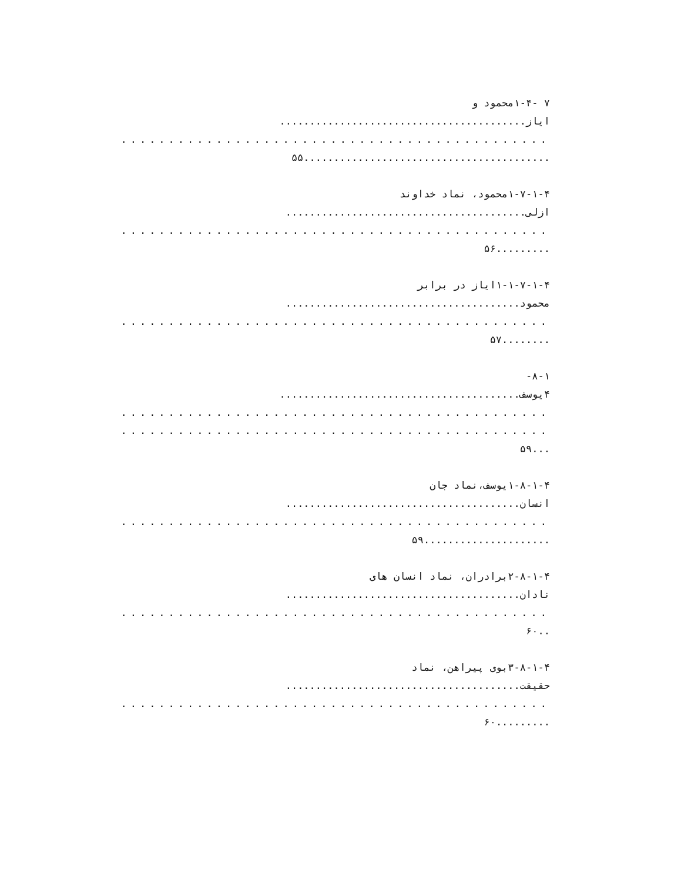۷ -۱-۴محمود و
ایاز.........................................
.............................................
.........................................۵۵
۱-۷-۱-۴محمود، نماد خداوند
ازلی........................................
.............................................
.........۵۶
۱-۱-۷-۱-۴ایاز در برابر
محمود.......................................
.............................................
........۵۷
۸-۱-
۴یوسف........................................
.............................................
.............................................
...۵۹
۱-۸-۱-۴یوسف،نماد جان
انسان.......................................
.............................................
.....................۵۹
۲-۸-۱-۴برادران، نماد انسان های
نادان.......................................
.............................................
..۶۰
۳-۸-۱-۴بوی پیراهن، نماد
حقیقت.......................................
.............................................
.........۶۰